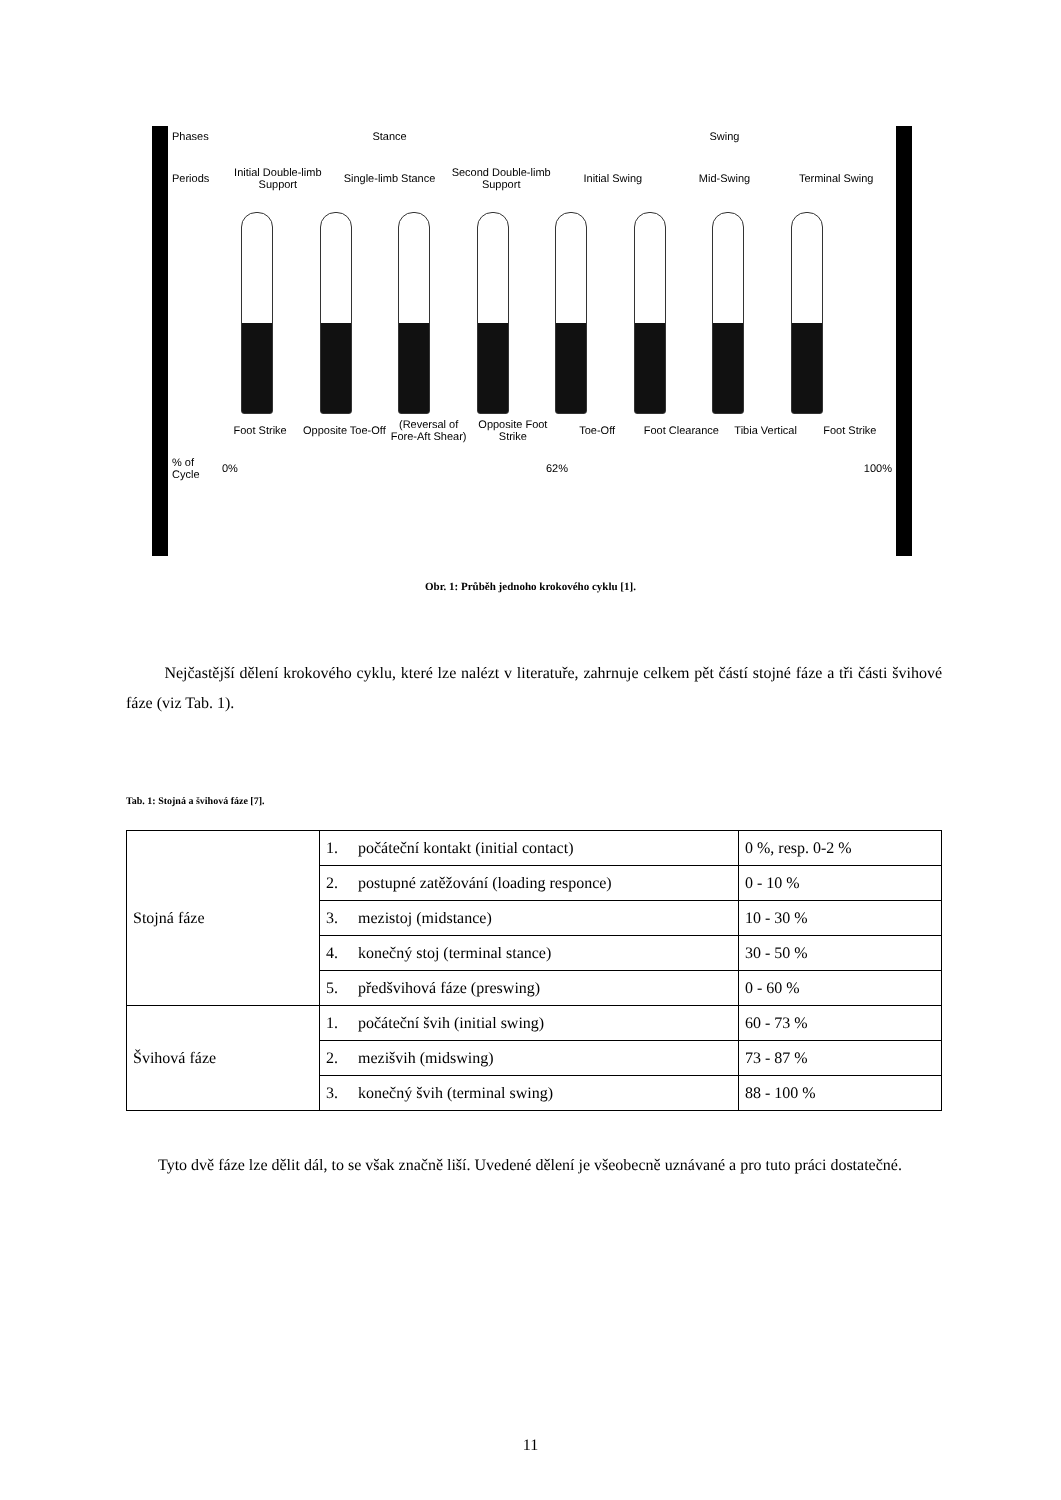Phases Stance Swing
Periods Initial Double-limb Support Single-limb Stance Second Double-limb Support Initial Swing Mid-Swing Terminal Swing
Foot Strike Opposite Toe-Off (Reversal of Fore-Aft Shear) Opposite Foot Strike Toe-Off Foot Clearance Tibia Vertical Foot Strike
% of Cycle 0% 62% 100%
Obr. 1: Průběh jednoho krokového cyklu [1].
Nejčastější dělení krokového cyklu, které lze nalézt v literatuře, zahrnuje celkem pět částí stojné fáze a tři části švihové fáze (viz Tab. 1).
Tab. 1: Stojná a švihová fáze [7].
| Stojná fáze | 1. počáteční kontakt (initial contact) | 0 %, resp. 0-2 % |
| | 2. postupné zatěžování (loading responce) | 0 - 10 % |
| | 3. mezistoj (midstance) | 10 - 30 % |
| | 4. konečný stoj (terminal stance) | 30 - 50 % |
| | 5. předšvihová fáze (preswing) | 0 - 60 % |
| Švihová fáze | 1. počáteční švih (initial swing) | 60 - 73 % |
| | 2. mezišvih (midswing) | 73 - 87 % |
| | 3. konečný švih (terminal swing) | 88 - 100 % |
Tyto dvě fáze lze dělit dál, to se však značně liší. Uvedené dělení je všeobecně uznávané a pro tuto práci dostatečné.
11